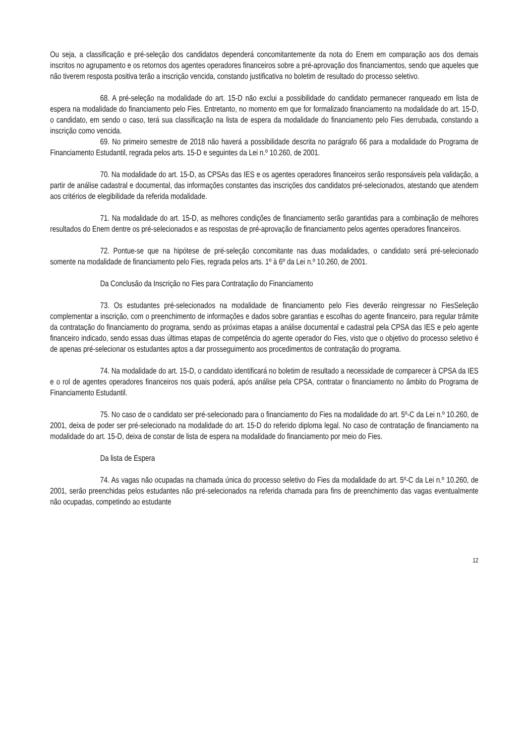Ou seja, a classificação e pré-seleção dos candidatos dependerá concomitantemente da nota do Enem em comparação aos dos demais inscritos no agrupamento e os retornos dos agentes operadores financeiros sobre a pré-aprovação dos financiamentos, sendo que aqueles que não tiverem resposta positiva terão a inscrição vencida, constando justificativa no boletim de resultado do processo seletivo.
68. A pré-seleção na modalidade do art. 15-D não exclui a possibilidade do candidato permanecer ranqueado em lista de espera na modalidade do financiamento pelo Fies. Entretanto, no momento em que for formalizado financiamento na modalidade do art. 15-D, o candidato, em sendo o caso, terá sua classificação na lista de espera da modalidade do financiamento pelo Fies derrubada, constando a inscrição como vencida.
69. No primeiro semestre de 2018 não haverá a possibilidade descrita no parágrafo 66 para a modalidade do Programa de Financiamento Estudantil, regrada pelos arts. 15-D e seguintes da Lei n.º 10.260, de 2001.
70. Na modalidade do art. 15-D, as CPSAs das IES e os agentes operadores financeiros serão responsáveis pela validação, a partir de análise cadastral e documental, das informações constantes das inscrições dos candidatos pré-selecionados, atestando que atendem aos critérios de elegibilidade da referida modalidade.
71. Na modalidade do art. 15-D, as melhores condições de financiamento serão garantidas para a combinação de melhores resultados do Enem dentre os pré-selecionados e as respostas de pré-aprovação de financiamento pelos agentes operadores financeiros.
72. Pontue-se que na hipótese de pré-seleção concomitante nas duas modalidades, o candidato será pré-selecionado somente na modalidade de financiamento pelo Fies, regrada pelos arts. 1º à 6º da Lei n.º 10.260, de 2001.
Da Conclusão da Inscrição no Fies para Contratação do Financiamento
73. Os estudantes pré-selecionados na modalidade de financiamento pelo Fies deverão reingressar no FiesSeleção complementar a inscrição, com o preenchimento de informações e dados sobre garantias e escolhas do agente financeiro, para regular trâmite da contratação do financiamento do programa, sendo as próximas etapas a análise documental e cadastral pela CPSA das IES e pelo agente financeiro indicado, sendo essas duas últimas etapas de competência do agente operador do Fies, visto que o objetivo do processo seletivo é de apenas pré-selecionar os estudantes aptos a dar prosseguimento aos procedimentos de contratação do programa.
74. Na modalidade do art. 15-D, o candidato identificará no boletim de resultado a necessidade de comparecer à CPSA da IES e o rol de agentes operadores financeiros nos quais poderá, após análise pela CPSA, contratar o financiamento no âmbito do Programa de Financiamento Estudantil.
75. No caso de o candidato ser pré-selecionado para o financiamento do Fies na modalidade do art. 5º-C da Lei n.º 10.260, de 2001, deixa de poder ser pré-selecionado na modalidade do art. 15-D do referido diploma legal. No caso de contratação de financiamento na modalidade do art. 15-D, deixa de constar de lista de espera na modalidade do financiamento por meio do Fies.
Da lista de Espera
74. As vagas não ocupadas na chamada única do processo seletivo do Fies da modalidade do art. 5º-C da Lei n.º 10.260, de 2001, serão preenchidas pelos estudantes não pré-selecionados na referida chamada para fins de preenchimento das vagas eventualmente não ocupadas, competindo ao estudante
12